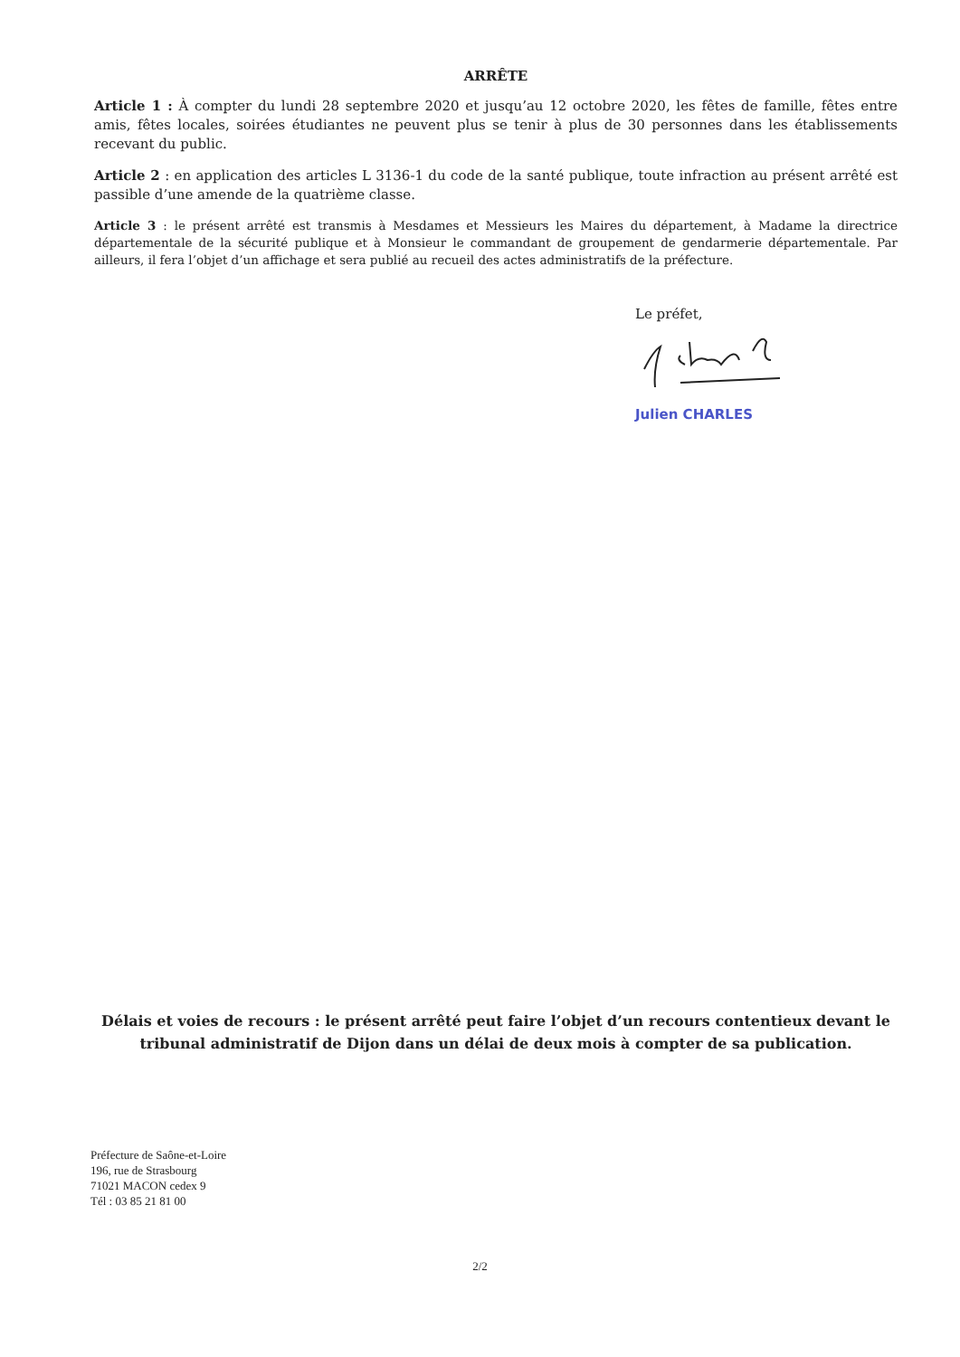ARRÊTE
Article 1 : À compter du lundi 28 septembre 2020 et jusqu’au 12 octobre 2020, les fêtes de famille, fêtes entre amis, fêtes locales, soirées étudiantes ne peuvent plus se tenir à plus de 30 personnes dans les établissements recevant du public.
Article 2 : en application des articles L 3136-1 du code de la santé publique, toute infraction au présent arrêté est passible d’une amende de la quatrième classe.
Article 3 : le présent arrêté est transmis à Mesdames et Messieurs les Maires du département, à Madame la directrice départementale de la sécurité publique et à Monsieur le commandant de groupement de gendarmerie départementale. Par ailleurs, il fera l’objet d’un affichage et sera publié au recueil des actes administratifs de la préfecture.
Le préfet,
Julien CHARLES
Délais et voies de recours : le présent arrêté peut faire l’objet d’un recours contentieux devant le tribunal administratif de Dijon dans un délai de deux mois à compter de sa publication.
Préfecture de Saône-et-Loire
196, rue de Strasbourg
71021 MACON cedex 9
Tél : 03 85 21 81 00
2/2